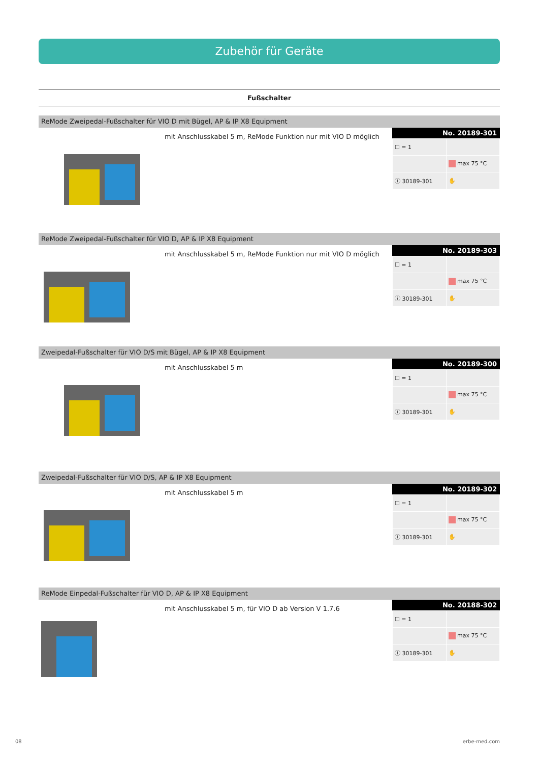Zubehör für Geräte
Fußschalter
ReMode Zweipedal-Fußschalter für VIO D mit Bügel, AP & IP X8 Equipment
mit Anschlusskabel 5 m, ReMode Funktion nur mit VIO D möglich
No. 20189-301
| ☐ = 1 | |
| | max 75 °C |
| ⓘ 30189-301 | ✋ |
ReMode Zweipedal-Fußschalter für VIO D, AP & IP X8 Equipment
mit Anschlusskabel 5 m, ReMode Funktion nur mit VIO D möglich
No. 20189-303
| ☐ = 1 | |
| | max 75 °C |
| ⓘ 30189-301 | ✋ |
Zweipedal-Fußschalter für VIO D/S mit Bügel, AP & IP X8 Equipment
mit Anschlusskabel 5 m
No. 20189-300
| ☐ = 1 | |
| | max 75 °C |
| ⓘ 30189-301 | ✋ |
Zweipedal-Fußschalter für VIO D/S, AP & IP X8 Equipment
mit Anschlusskabel 5 m
No. 20189-302
| ☐ = 1 | |
| | max 75 °C |
| ⓘ 30189-301 | ✋ |
ReMode Einpedal-Fußschalter für VIO D, AP & IP X8 Equipment
mit Anschlusskabel 5 m, für VIO D ab Version V 1.7.6
No. 20188-302
| ☐ = 1 | |
| | max 75 °C |
| ⓘ 30189-301 | ✋ |
08 erbe-med.com